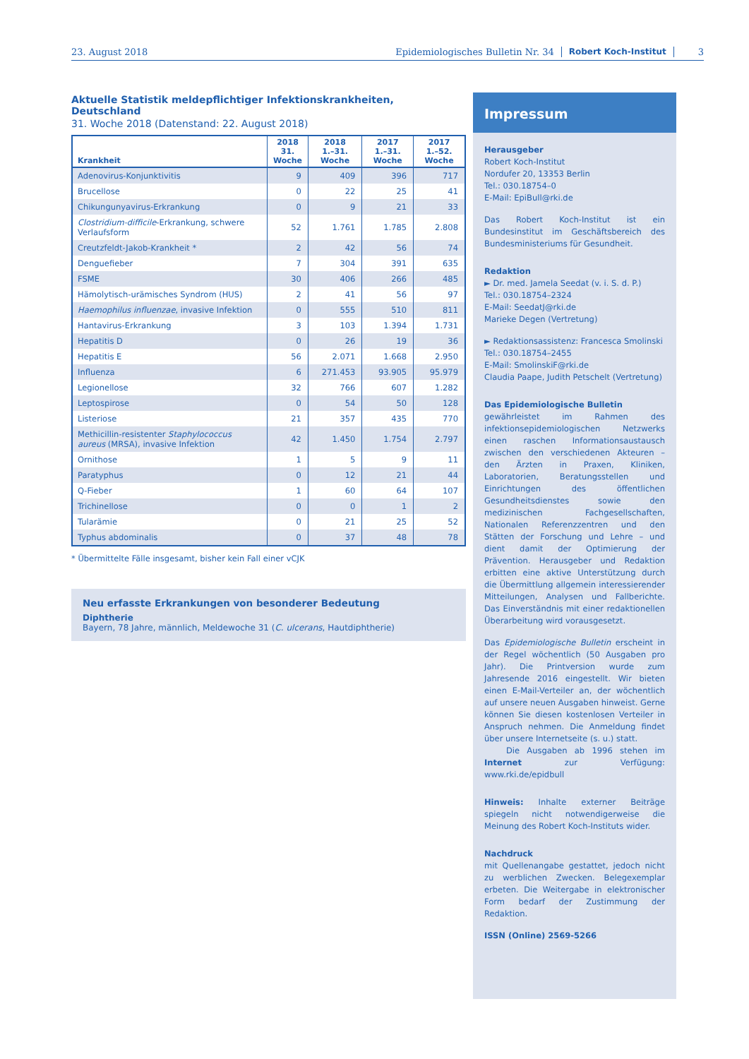23. August 2018 Epidemiologisches Bulletin Nr. 34 Robert Koch-Institut 3
Aktuelle Statistik meldepflichtiger Infektionskrankheiten, Deutschland
31. Woche 2018 (Datenstand: 22. August 2018)
| Krankheit | 2018 31. Woche | 2018 1.–31. Woche | 2017 1.–31. Woche | 2017 1.–52. Woche |
| --- | --- | --- | --- | --- |
| Adenovirus-Konjunktivitis | 9 | 409 | 396 | 717 |
| Brucellose | 0 | 22 | 25 | 41 |
| Chikungunyavirus-Erkrankung | 0 | 9 | 21 | 33 |
| Clostridium-difficile -Erkrankung, schwere Verlaufsform | 52 | 1.761 | 1.785 | 2.808 |
| Creutzfeldt-Jakob-Krankheit * | 2 | 42 | 56 | 74 |
| Denguefieber | 7 | 304 | 391 | 635 |
| FSME | 30 | 406 | 266 | 485 |
| Hämolytisch-urämisches Syndrom (HUS) | 2 | 41 | 56 | 97 |
| Haemophilus influenzae , invasive Infektion | 0 | 555 | 510 | 811 |
| Hantavirus-Erkrankung | 3 | 103 | 1.394 | 1.731 |
| Hepatitis D | 0 | 26 | 19 | 36 |
| Hepatitis E | 56 | 2.071 | 1.668 | 2.950 |
| Influenza | 6 | 271.453 | 93.905 | 95.979 |
| Legionellose | 32 | 766 | 607 | 1.282 |
| Leptospirose | 0 | 54 | 50 | 128 |
| Listeriose | 21 | 357 | 435 | 770 |
| Methicillin-resistenter Staphylococcus aureus (MRSA), invasive Infektion | 42 | 1.450 | 1.754 | 2.797 |
| Ornithose | 1 | 5 | 9 | 11 |
| Paratyphus | 0 | 12 | 21 | 44 |
| Q-Fieber | 1 | 60 | 64 | 107 |
| Trichinellose | 0 | 0 | 1 | 2 |
| Tularämie | 0 | 21 | 25 | 52 |
| Typhus abdominalis | 0 | 37 | 48 | 78 |
* Übermittelte Fälle insgesamt, bisher kein Fall einer vCJK
Neu erfasste Erkrankungen von besonderer Bedeutung
Diphtherie
Bayern, 78 Jahre, männlich, Meldewoche 31 (C. ulcerans, Hautdiphtherie)
Impressum
Herausgeber
Robert Koch-Institut
Nordufer 20, 13353 Berlin
Tel.: 030.18754–0
E-Mail: EpiBull@rki.de
Das Robert Koch-Institut ist ein Bundesinstitut im Geschäftsbereich des Bundesministeriums für Gesundheit.
Redaktion
► Dr. med. Jamela Seedat (v. i. S. d. P.)
Tel.: 030.18754–2324
E-Mail: SeedatJ@rki.de
Marieke Degen (Vertretung)
► Redaktionsassistenz: Francesca Smolinski
Tel.: 030.18754–2455
E-Mail: SmolinskiF@rki.de
Claudia Paape, Judith Petschelt (Vertretung)
Das Epidemiologische Bulletin
gewährleistet im Rahmen des infektionsepidemiologischen Netzwerks einen raschen Informationsaustausch zwischen den verschiedenen Akteuren – den Ärzten in Praxen, Kliniken, Laboratorien, Beratungsstellen und Einrichtungen des öffentlichen Gesundheitsdienstes sowie den medizinischen Fachgesellschaften, Nationalen Referenzzentren und den Stätten der Forschung und Lehre – und dient damit der Optimierung der Prävention. Herausgeber und Redaktion erbitten eine aktive Unterstützung durch die Übermittlung allgemein interessierender Mitteilungen, Analysen und Fallberichte. Das Einverständnis mit einer redaktionellen Überarbeitung wird vorausgesetzt.
Das Epidemiologische Bulletin erscheint in der Regel wöchentlich (50 Ausgaben pro Jahr). Die Printversion wurde zum Jahresende 2016 eingestellt. Wir bieten einen E-Mail-Verteiler an, der wöchentlich auf unsere neuen Ausgaben hinweist. Gerne können Sie diesen kostenlosen Verteiler in Anspruch nehmen. Die Anmeldung findet über unsere Internetseite (s. u.) statt.
Die Ausgaben ab 1996 stehen im Internet zur Verfügung: www.rki.de/epidbull
Hinweis: Inhalte externer Beiträge spiegeln nicht notwendigerweise die Meinung des Robert Koch-Instituts wider.
Nachdruck
mit Quellenangabe gestattet, jedoch nicht zu werblichen Zwecken. Belegexemplar erbeten. Die Weitergabe in elektronischer Form bedarf der Zustimmung der Redaktion.
ISSN (Online) 2569-5266